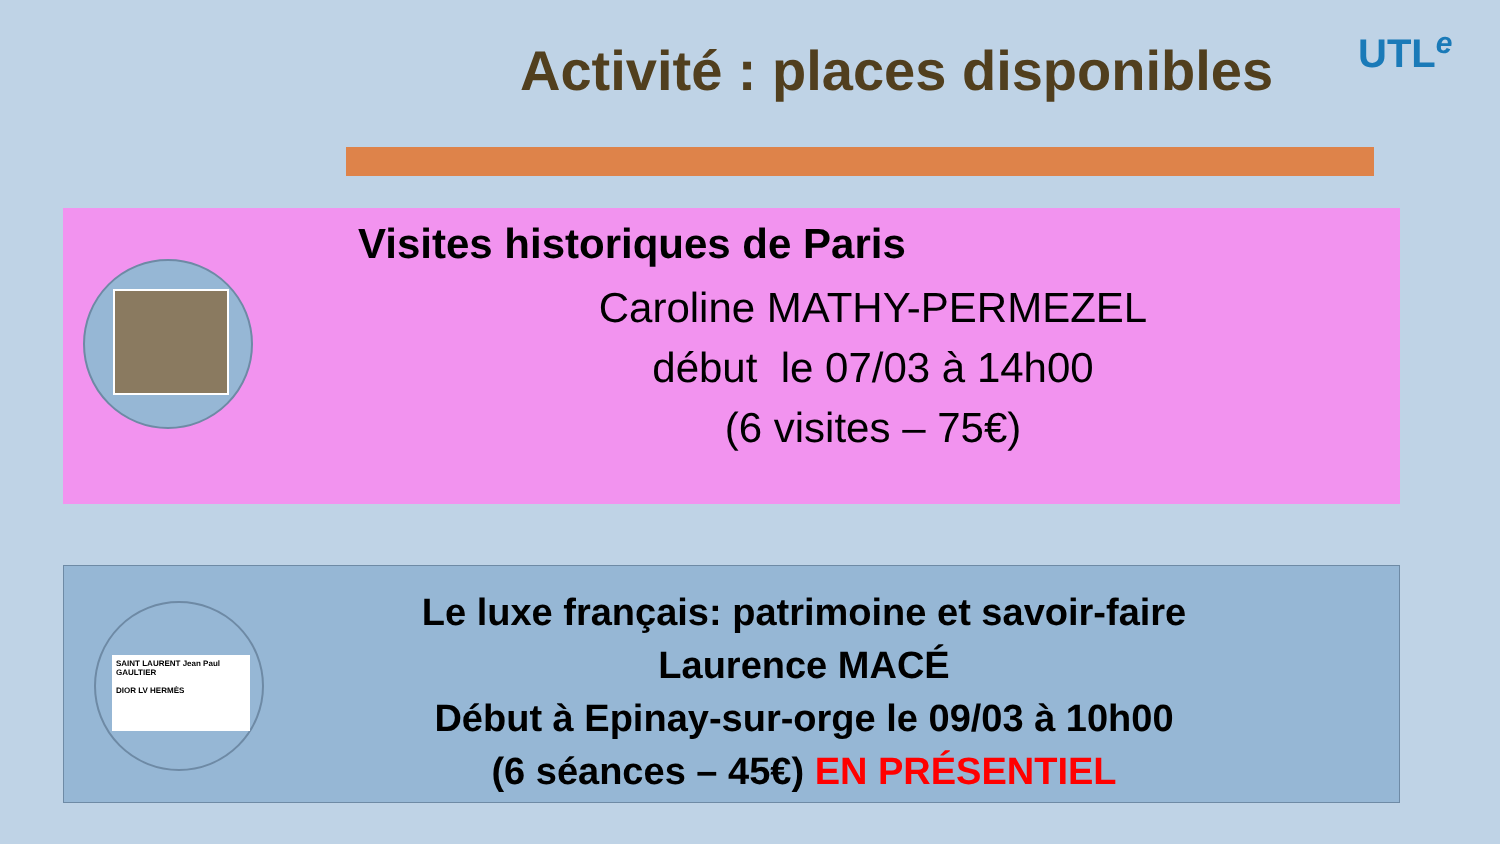Activité : places disponibles UTL<sup>e</sup>
Visites historiques de Paris
Caroline MATHY-PERMEZEL
début le 07/03 à 14h00
(6 visites – 75€)
SAINT LAURENT Jean Paul GAULTIER
DIOR LV HERMÈS
Le luxe français: patrimoine et savoir-faire
Laurence MACÉ
Début à Epinay-sur-orge le 09/03 à 10h00
(6 séances – 45€) EN PRÉSENTIEL